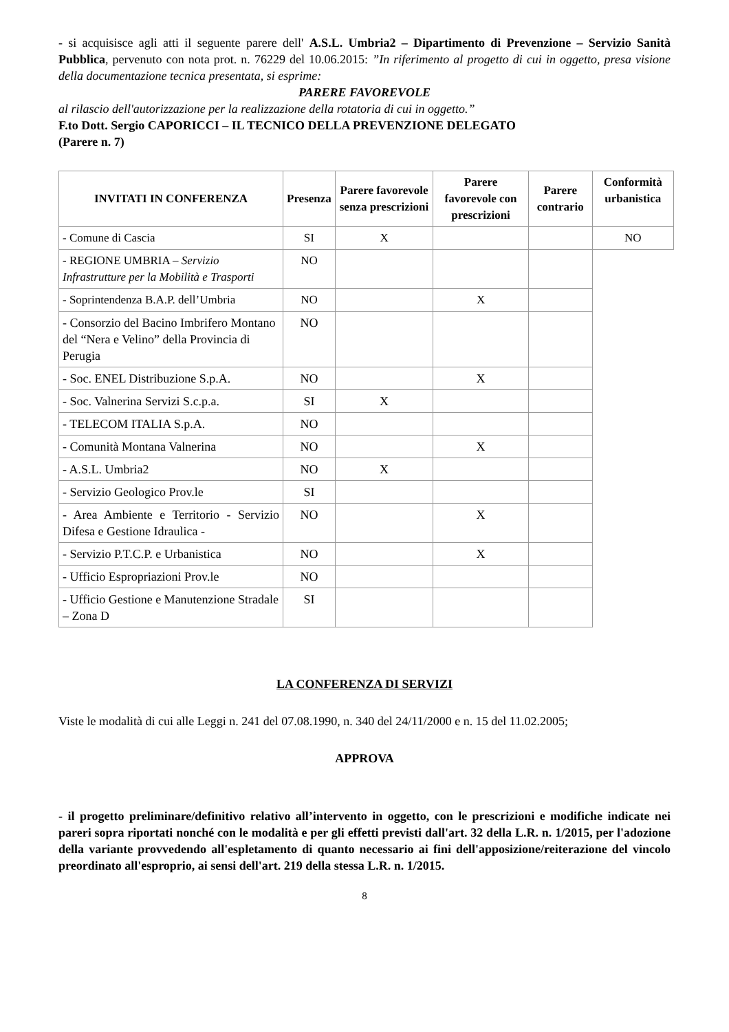- si acquisisce agli atti il seguente parere dell' A.S.L. Umbria2 – Dipartimento di Prevenzione – Servizio Sanità Pubblica, pervenuto con nota prot. n. 76229 del 10.06.2015: ”In riferimento al progetto di cui in oggetto, presa visione della documentazione tecnica presentata, si esprime:
PARERE FAVOREVOLE
al rilascio dell'autorizzazione per la realizzazione della rotatoria di cui in oggetto.”
F.to Dott. Sergio CAPORICCI – IL TECNICO DELLA PREVENZIONE DELEGATO
(Parere n. 7)
| INVITATI IN CONFERENZA | Presenza | Parere favorevole senza prescrizioni | Parere favorevole con prescrizioni | Parere contrario | Conformità urbanistica |
| --- | --- | --- | --- | --- | --- |
| - Comune di Cascia | SI | X | | | NO |
| - REGIONE UMBRIA – Servizio Infrastrutture per la Mobilità e Trasporti | NO | | | | |
| - Soprintendenza B.A.P. dell’Umbria | NO | | X | | |
| - Consorzio del Bacino Imbrifero Montano del “Nera e Velino” della Provincia di Perugia | NO | | | | |
| - Soc. ENEL Distribuzione S.p.A. | NO | | X | | |
| - Soc. Valnerina Servizi S.c.p.a. | SI | X | | | |
| - TELECOM ITALIA S.p.A. | NO | | | | |
| - Comunità Montana Valnerina | NO | | X | | |
| - A.S.L. Umbria2 | NO | X | | | |
| - Servizio Geologico Prov.le | SI | | | | |
| - Area Ambiente e Territorio - Servizio Difesa e Gestione Idraulica - | NO | | X | | |
| - Servizio P.T.C.P. e Urbanistica | NO | | X | | |
| - Ufficio Espropriazioni Prov.le | NO | | | | |
| - Ufficio Gestione e Manutenzione Stradale – Zona D | SI | | | | |
LA CONFERENZA DI SERVIZI
Viste le modalità di cui alle Leggi n. 241 del 07.08.1990, n. 340 del 24/11/2000 e n. 15 del 11.02.2005;
APPROVA
- il progetto preliminare/definitivo relativo all’intervento in oggetto, con le prescrizioni e modifiche indicate nei pareri sopra riportati nonché con le modalità e per gli effetti previsti dall'art. 32 della L.R. n. 1/2015, per l'adozione della variante provvedendo all'espletamento di quanto necessario ai fini dell'apposizione/reiterazione del vincolo preordinato all'esproprio, ai sensi dell'art. 219 della stessa L.R. n. 1/2015.
8